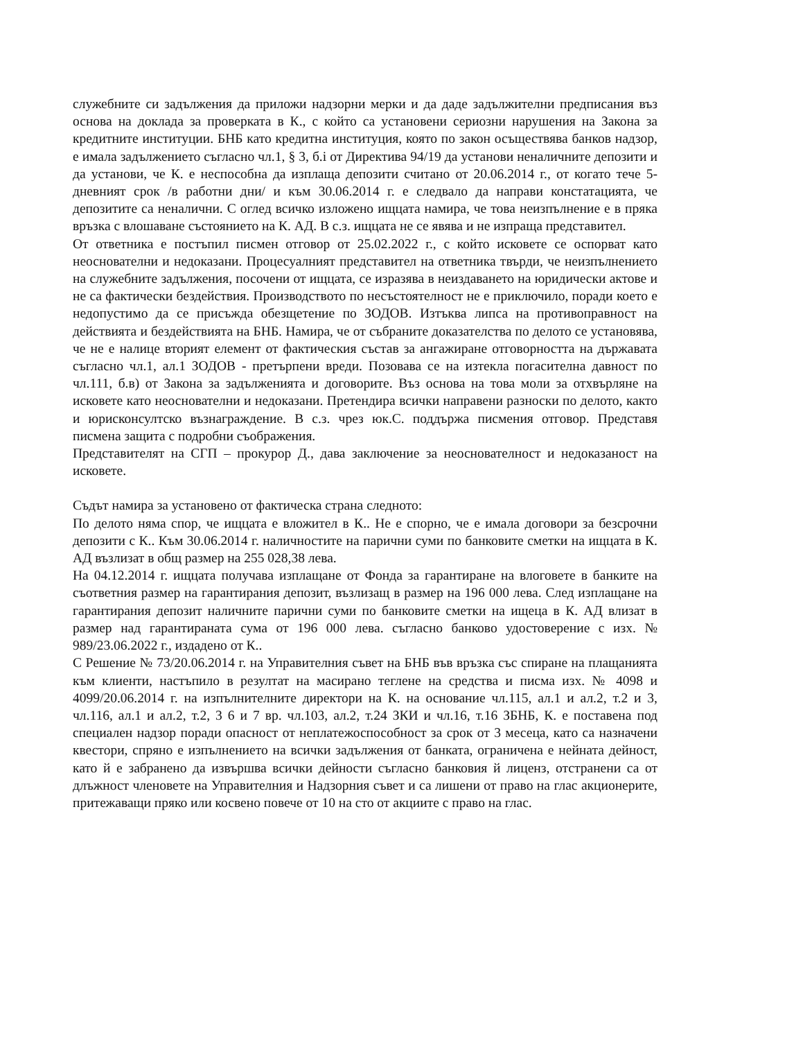служебните си задължения да приложи надзорни мерки и да даде задължителни предписания въз основа на доклада за проверката в К., с който са установени сериозни нарушения на Закона за кредитните институции. БНБ като кредитна институция, която по закон осъществява банков надзор, е имала задължението съгласно чл.1, § 3, б.i от Директива 94/19 да установи неналичните депозити и да установи, че К. е неспособна да изплаща депозити считано от 20.06.2014 г., от когато тече 5-дневният срок /в работни дни/ и към 30.06.2014 г. е следвало да направи констатацията, че депозитите са неналични. С оглед всичко изложено ищцата намира, че това неизпълнение е в пряка връзка с влошаване състоянието на К. АД. В с.з. ищцата не се явява и не изпраща представител.
От ответника е постъпил писмен отговор от 25.02.2022 г., с който исковете се оспорват като неоснователни и недоказани. Процесуалният представител на ответника твърди, че неизпълнението на служебните задължения, посочени от ищцата, се изразява в неиздаването на юридически актове и не са фактически бездействия. Производството по несъстоятелност не е приключило, поради което е недопустимо да се присъжда обезщетение по ЗОДОВ. Изтъква липса на противоправност на действията и бездействията на БНБ. Намира, че от събраните доказателства по делото се установява, че не е налице вторият елемент от фактическия състав за ангажиране отговорността на държавата съгласно чл.1, ал.1 ЗОДОВ - претърпени вреди. Позовава се на изтекла погасителна давност по чл.111, б.в) от Закона за задълженията и договорите. Въз основа на това моли за отхвърляне на исковете като неоснователни и недоказани. Претендира всички направени разноски по делото, както и юрисконсултско възнаграждение. В с.з. чрез юк.С. поддържа писмения отговор. Представя писмена защита с подробни съображения.
Представителят на СГП – прокурор Д., дава заключение за неоснователност и недоказаност на исковете.
Съдът намира за установено от фактическа страна следното:
По делото няма спор, че ищцата е вложител в К.. Не е спорно, че е имала договори за безсрочни депозити с К.. Към 30.06.2014 г. наличностите на парични суми по банковите сметки на ищцата в К. АД възлизат в общ размер на 255 028,38 лева.
На 04.12.2014 г. ищцата получава изплащане от Фонда за гарантиране на влоговете в банките на съответния размер на гарантирания депозит, възлизащ в размер на 196 000 лева. След изплащане на гарантирания депозит наличните парични суми по банковите сметки на ищеца в К. АД влизат в размер над гарантираната сума от 196 000 лева. съгласно банково удостоверение с изх. № 989/23.06.2022 г., издадено от К..
С Решение № 73/20.06.2014 г. на Управителния съвет на БНБ във връзка със спиране на плащанията към клиенти, настъпило в резултат на масирано теглене на средства и писма изх. № 4098 и 4099/20.06.2014 г. на изпълнителните директори на К. на основание чл.115, ал.1 и ал.2, т.2 и 3, чл.116, ал.1 и ал.2, т.2, 3 6 и 7 вр. чл.103, ал.2, т.24 ЗКИ и чл.16, т.16 ЗБНБ, К. е поставена под специален надзор поради опасност от неплатежоспособност за срок от 3 месеца, като са назначени квестори, спряно е изпълнението на всички задължения от банката, ограничена е нейната дейност, като й е забранено да извършва всички дейности съгласно банковия й лиценз, отстранени са от длъжност членовете на Управителния и Надзорния съвет и са лишени от право на глас акционерите, притежаващи пряко или косвено повече от 10 на сто от акциите с право на глас.